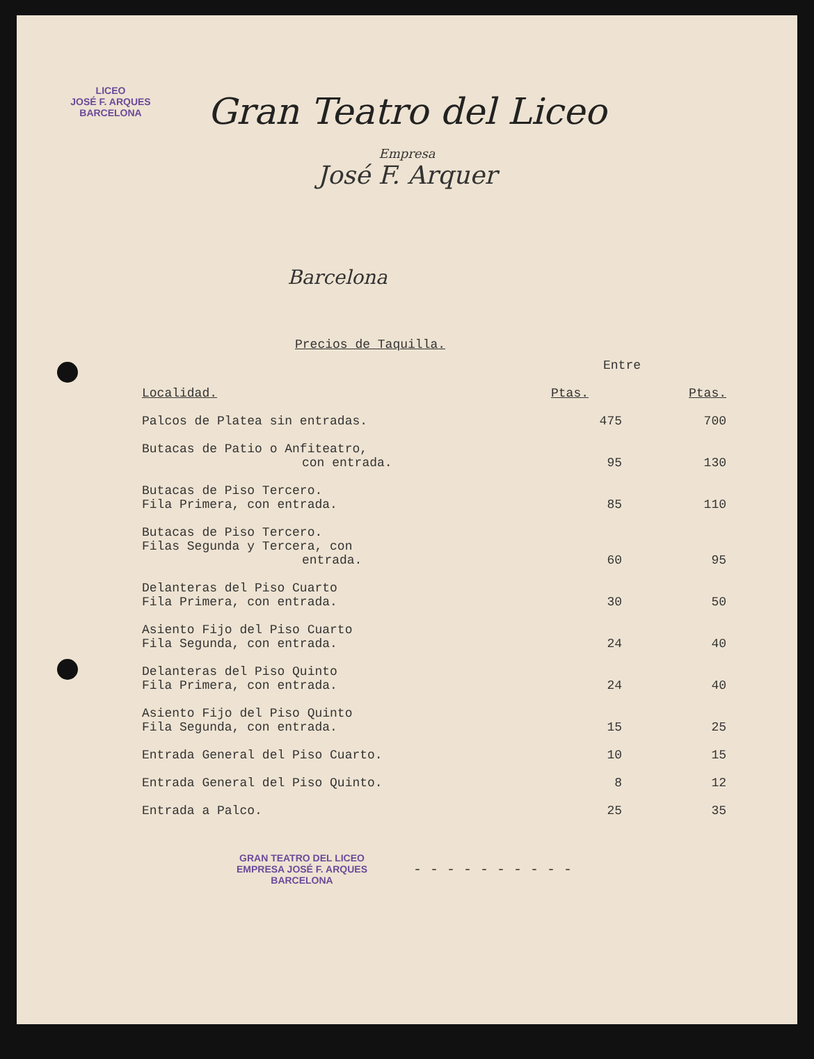LICEO
JOSÉ F. ARQUES
BARCELONA
Gran Teatro del Liceo
Empresa
José F. Arquer
Barcelona
Precios de Taquilla.
| | Entre | |
| --- | --- | --- |
| Localidad. | Ptas. | Ptas. |
| Palcos de Platea sin entradas. | 475 | 700 |
| Butacas de Patio o Anfiteatro, con entrada. | 95 | 130 |
| Butacas de Piso Tercero. Fila Primera, con entrada. | 85 | 110 |
| Butacas de Piso Tercero. Filas Segunda y Tercera, con entrada. | 60 | 95 |
| Delanteras del Piso Cuarto Fila Primera, con entrada. | 30 | 50 |
| Asiento Fijo del Piso Cuarto Fila Segunda, con entrada. | 24 | 40 |
| Delanteras del Piso Quinto Fila Primera, con entrada. | 24 | 40 |
| Asiento Fijo del Piso Quinto Fila Segunda, con entrada. | 15 | 25 |
| Entrada General del Piso Cuarto. | 10 | 15 |
| Entrada General del Piso Quinto. | 8 | 12 |
| Entrada a Palco. | 25 | 35 |
GRAN TEATRO DEL LICEO
EMPRESA JOSÉ F. ARQUES
BARCELONA
- - - - - - - - - -